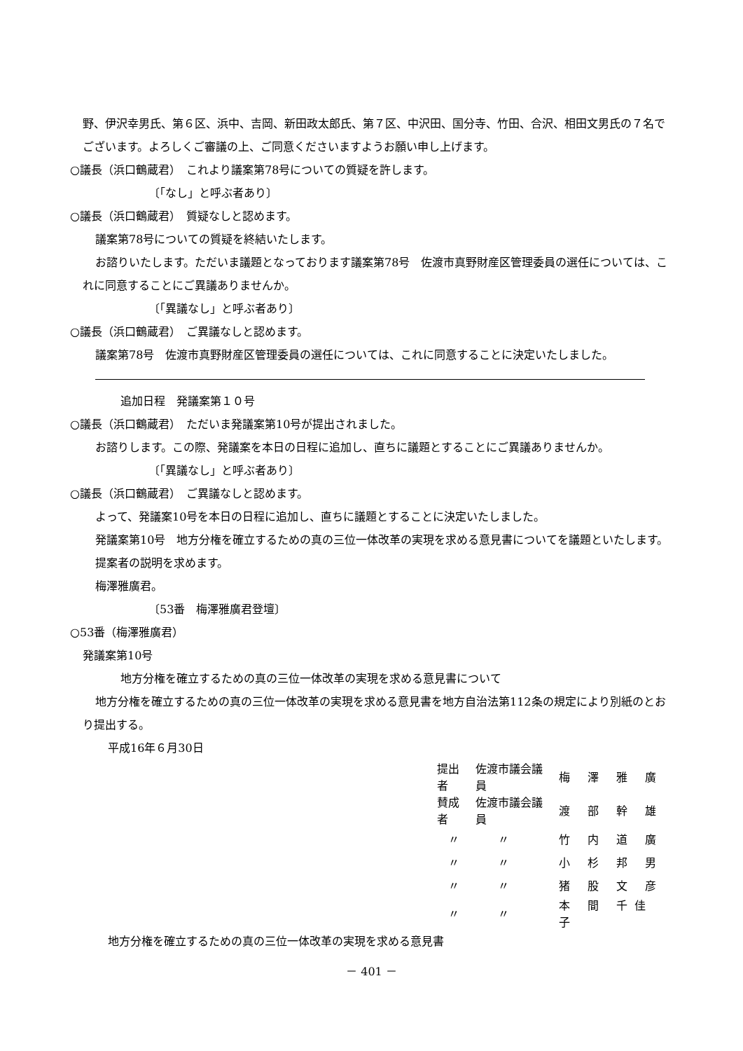野、伊沢幸男氏、第６区、浜中、吉岡、新田政太郎氏、第７区、中沢田、国分寺、竹田、合沢、相田文男氏の７名でございます。よろしくご審議の上、ご同意くださいますようお願い申し上げます。
○議長（浜口鶴蔵君）　これより議案第78号についての質疑を許します。
〔「なし」と呼ぶ者あり〕
○議長（浜口鶴蔵君）　質疑なしと認めます。
議案第78号についての質疑を終結いたします。
お諮りいたします。ただいま議題となっております議案第78号　佐渡市真野財産区管理委員の選任については、これに同意することにご異議ありませんか。
〔「異議なし」と呼ぶ者あり〕
○議長（浜口鶴蔵君）　ご異議なしと認めます。
議案第78号　佐渡市真野財産区管理委員の選任については、これに同意することに決定いたしました。
追加日程　発議案第１０号
○議長（浜口鶴蔵君）　ただいま発議案第10号が提出されました。
お諮りします。この際、発議案を本日の日程に追加し、直ちに議題とすることにご異議ありませんか。
〔「異議なし」と呼ぶ者あり〕
○議長（浜口鶴蔵君）　ご異議なしと認めます。
よって、発議案10号を本日の日程に追加し、直ちに議題とすることに決定いたしました。
発議案第10号　地方分権を確立するための真の三位一体改革の実現を求める意見書についてを議題といたします。
提案者の説明を求めます。
梅澤雅廣君。
〔53番　梅澤雅廣君登壇〕
○53番（梅澤雅廣君）
発議案第10号
地方分権を確立するための真の三位一体改革の実現を求める意見書について
地方分権を確立するための真の三位一体改革の実現を求める意見書を地方自治法第112条の規定により別紙のとおり提出する。
平成16年６月30日
| 提出者 | 佐渡市議会議員 | 梅 澤 雅 廣 |
| 賛成者 | 佐渡市議会議員 | 渡 部 幹 雄 |
| 〃 | 〃 | 竹 内 道 廣 |
| 〃 | 〃 | 小 杉 邦 男 |
| 〃 | 〃 | 猪 股 文 彦 |
| 〃 | 〃 | 本 間 千佳子 |
地方分権を確立するための真の三位一体改革の実現を求める意見書
－ 401 －